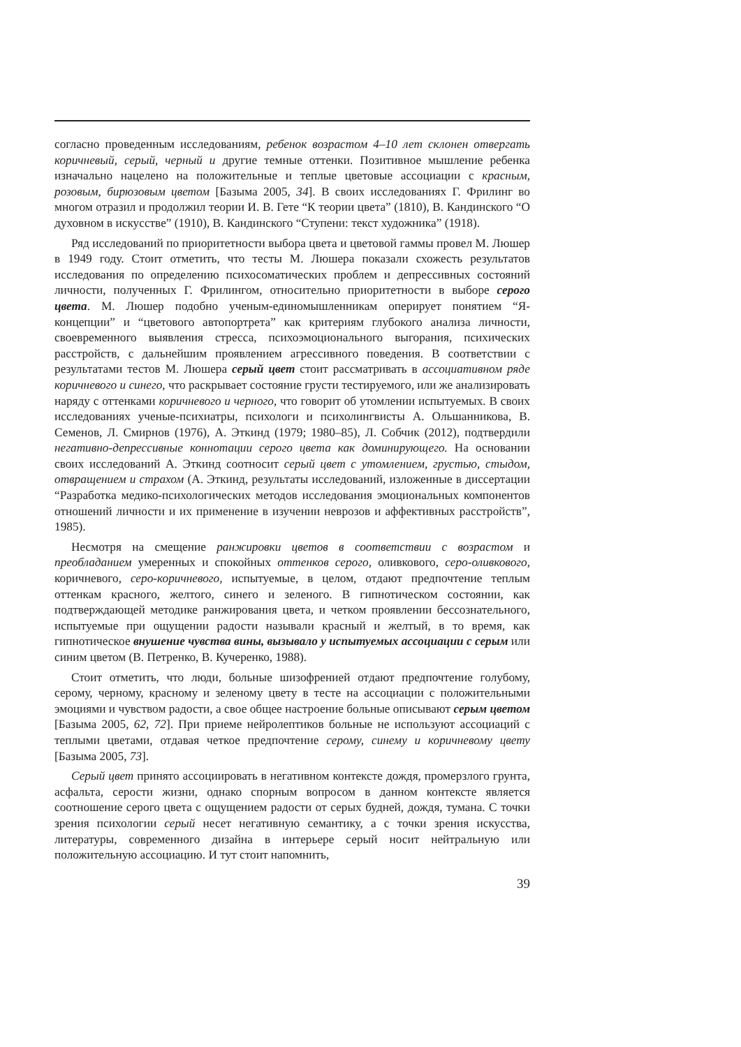согласно проведенным исследованиям, ребенок возрастом 4–10 лет склонен отвергать коричневый, серый, черный и другие темные оттенки. Позитивное мышление ребенка изначально нацелено на положительные и теплые цветовые ассоциации с красным, розовым, бирюзовым цветом [Базыма 2005, 34]. В своих исследованиях Г. Фрилинг во многом отразил и продолжил теории И. В. Гете “К теории цвета” (1810), В. Кандинского “О духовном в искусстве” (1910), В. Кандинского “Ступени: текст художника” (1918).
Ряд исследований по приоритетности выбора цвета и цветовой гаммы провел М. Люшер в 1949 году. Стоит отметить, что тесты М. Люшера показали схожесть результатов исследования по определению психосоматических проблем и депрессивных состояний личности, полученных Г. Фрилингом, относительно приоритетности в выборе серого цвета. М. Люшер подобно ученым-единомышленникам оперирует понятием “Я-концепции” и “цветового автопортрета” как критериям глубокого анализа личности, своевременного выявления стресса, психоэмоционального выгорания, психических расстройств, с дальнейшим проявлением агрессивного поведения. В соответствии с результатами тестов М. Люшера серый цвет стоит рассматривать в ассоциативном ряде коричневого и синего, что раскрывает состояние грусти тестируемого, или же анализировать наряду с оттенками коричневого и черного, что говорит об утомлении испытуемых. В своих исследованиях ученые-психиатры, психологи и психолингвисты А. Ольшанникова, В. Семенов, Л. Смирнов (1976), А. Эткинд (1979; 1980–85), Л. Собчик (2012), подтвердили негативно-депрессивные коннотации серого цвета как доминирующего. На основании своих исследований А. Эткинд соотносит серый цвет с утомлением, грустью, стыдом, отвращением и страхом (А. Эткинд, результаты исследований, изложенные в диссертации “Разработка медико-психологических методов исследования эмоциональных компонентов отношений личности и их применение в изучении неврозов и аффективных расстройств”, 1985).
Несмотря на смещение ранжировки цветов в соответствии с возрастом и преобладанием умеренных и спокойных оттенков серого, оливкового, серо-оливкового, коричневого, серо-коричневого, испытуемые, в целом, отдают предпочтение теплым оттенкам красного, желтого, синего и зеленого. В гипнотическом состоянии, как подтверждающей методике ранжирования цвета, и четком проявлении бессознательного, испытуемые при ощущении радости называли красный и желтый, в то время, как гипнотическое внушение чувства вины, вызывало у испытуемых ассоциации с серым или синим цветом (В. Петренко, В. Кучеренко, 1988).
Стоит отметить, что люди, больные шизофренией отдают предпочтение голубому, серому, черному, красному и зеленому цвету в тесте на ассоциации с положительными эмоциями и чувством радости, а свое общее настроение больные описывают серым цветом [Базыма 2005, 62, 72]. При приеме нейролептиков больные не используют ассоциаций с теплыми цветами, отдавая четкое предпочтение серому, синему и коричневому цвету [Базыма 2005, 73].
Серый цвет принято ассоциировать в негативном контексте дождя, промерзлого грунта, асфальта, серости жизни, однако спорным вопросом в данном контексте является соотношение серого цвета с ощущением радости от серых будней, дождя, тумана. С точки зрения психологии серый несет негативную семантику, а с точки зрения искусства, литературы, современного дизайна в интерьере серый носит нейтральную или положительную ассоциацию. И тут стоит напомнить,
39